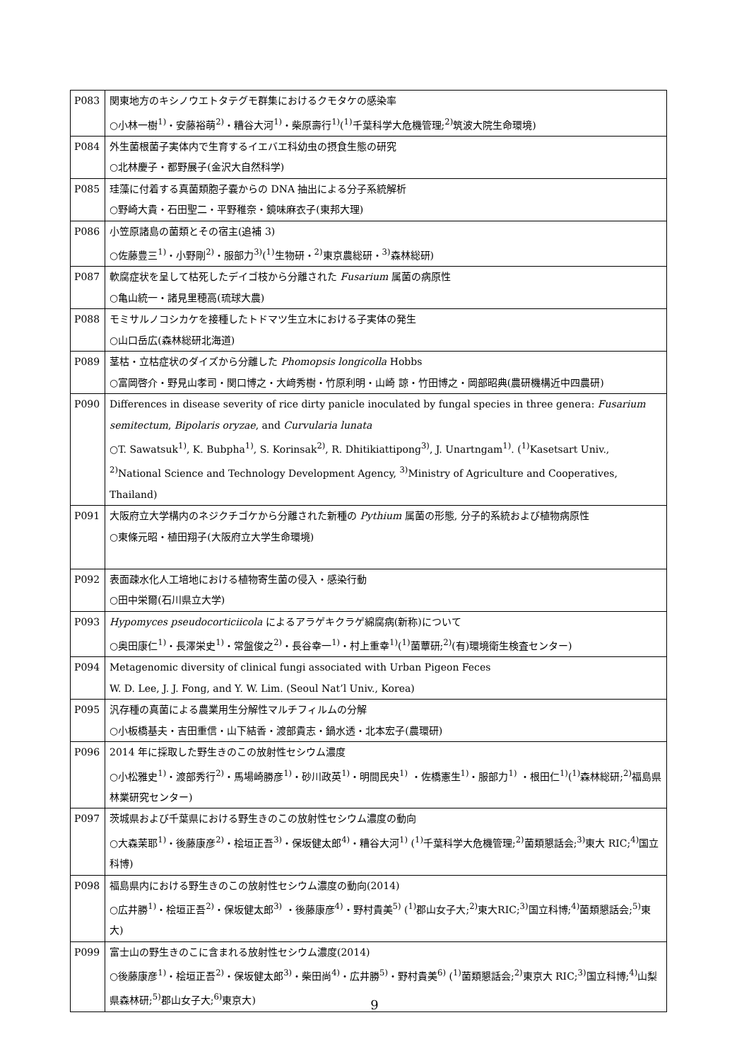| P083 | 関東地方のキシノウエトタテグモ群集におけるクモタケの感染率 ○小林一樹<sup>1)</sup>・安藤裕萌<sup>2)</sup>・糟谷大河<sup>1)</sup>・柴原壽行<sup>1)</sup>(<sup>1)</sup>千葉科学大危機管理;<sup>2)</sup>筑波大院生命環境) |
| P084 | 外生菌根菌子実体内で生育するイエバエ科幼虫の摂食生態の研究 ○北林慶子・都野展子(金沢大自然科学) |
| P085 | 珪藻に付着する真菌類胞子嚢からの DNA 抽出による分子系統解析 ○野崎大貴・石田聖二・平野稚奈・鏡味麻衣子(東邦大理) |
| P086 | 小笠原諸島の菌類とその宿主(追補 3) ○佐藤豊三<sup>1)</sup>・小野剛<sup>2)</sup>・服部力<sup>3)</sup>(<sup>1)</sup>生物研・<sup>2)</sup>東京農総研・<sup>3)</sup>森林総研) |
| P087 | 軟腐症状を呈して枯死したデイゴ枝から分離された Fusarium 属菌の病原性 ○亀山統一・諸見里穂高(琉球大農) |
| P088 | モミサルノコシカケを接種したトドマツ生立木における子実体の発生 ○山口岳広(森林総研北海道) |
| P089 | 茎枯・立枯症状のダイズから分離した Phomopsis longicolla Hobbs ○富岡啓介・野見山孝司・関口博之・大﨑秀樹・竹原利明・山崎 諒・竹田博之・岡部昭典(農研機構近中四農研) |
| P090 | Differences in disease severity of rice dirty panicle inoculated by fungal species in three genera: Fusarium semitectum , Bipolaris oryzae , and Curvularia lunata ○T. Sawatsuk<sup>1)</sup>, K. Bubpha<sup>1)</sup>, S. Korinsak<sup>2)</sup>, R. Dhitikiattipong<sup>3)</sup>, J. Unartngam<sup>1)</sup>. (<sup>1)</sup>Kasetsart Univ., <sup>2)</sup>National Science and Technology Development Agency, <sup>3)</sup>Ministry of Agriculture and Cooperatives, Thailand) |
| P091 | 大阪府立大学構内のネジクチゴケから分離された新種の Pythium 属菌の形態, 分子的系統および植物病原性 ○東條元昭・植田翔子(大阪府立大学生命環境) |
| P092 | 表面疎水化人工培地における植物寄生菌の侵入・感染行動 ○田中栄爾(石川県立大学) |
| P093 | Hypomyces pseudocorticiicola によるアラゲキクラゲ綿腐病(新称)について ○奥田康仁<sup>1)</sup>・長澤栄史<sup>1)</sup>・常盤俊之<sup>2)</sup>・長谷幸一<sup>1)</sup>・村上重幸<sup>1)</sup>(<sup>1)</sup>菌蕈研;<sup>2)</sup>(有)環境衛生検査センター) |
| P094 | Metagenomic diversity of clinical fungi associated with Urban Pigeon Feces W. D. Lee, J. J. Fong, and Y. W. Lim. (Seoul Nat’l Univ., Korea) |
| P095 | 汎存種の真菌による農業用生分解性マルチフィルムの分解 ○小板橋基夫・吉田重信・山下結香・渡部貴志・鍋水透・北本宏子(農環研) |
| P096 | 2014 年に採取した野生きのこの放射性セシウム濃度 ○小松雅史<sup>1)</sup>・渡部秀行<sup>2)</sup>・馬場崎勝彦<sup>1)</sup>・砂川政英<sup>1)</sup>・明間民央<sup>1)</sup> ・佐橋憲生<sup>1)</sup>・服部力<sup>1)</sup> ・根田仁<sup>1)</sup>(<sup>1)</sup>森林総研;<sup>2)</sup>福島県林業研究センター) |
| P097 | 茨城県および千葉県における野生きのこの放射性セシウム濃度の動向 ○大森茉耶<sup>1)</sup>・後藤康彦<sup>2)</sup>・桧垣正吾<sup>3)</sup>・保坂健太郎<sup>4)</sup>・糟谷大河<sup>1)</sup> (<sup>1)</sup>千葉科学大危機管理;<sup>2)</sup>菌類懇話会;<sup>3)</sup>東大 RIC;<sup>4)</sup>国立科博) |
| P098 | 福島県内における野生きのこの放射性セシウム濃度の動向(2014) ○広井勝<sup>1)</sup>・桧垣正吾<sup>2)</sup>・保坂健太郎<sup>3)</sup> ・後藤康彦<sup>4)</sup>・野村貴美<sup>5)</sup> (<sup>1)</sup>郡山女子大;<sup>2)</sup>東大RIC;<sup>3)</sup>国立科博;<sup>4)</sup>菌類懇話会;<sup>5)</sup>東大) |
| P099 | 富士山の野生きのこに含まれる放射性セシウム濃度(2014) ○後藤康彦<sup>1)</sup>・桧垣正吾<sup>2)</sup>・保坂健太郎<sup>3)</sup>・柴田尚<sup>4)</sup>・広井勝<sup>5)</sup>・野村貴美<sup>6)</sup> (<sup>1)</sup>菌類懇話会;<sup>2)</sup>東京大 RIC;<sup>3)</sup>国立科博;<sup>4)</sup>山梨県森林研;<sup>5)</sup>郡山女子大;<sup>6)</sup>東京大) |
9